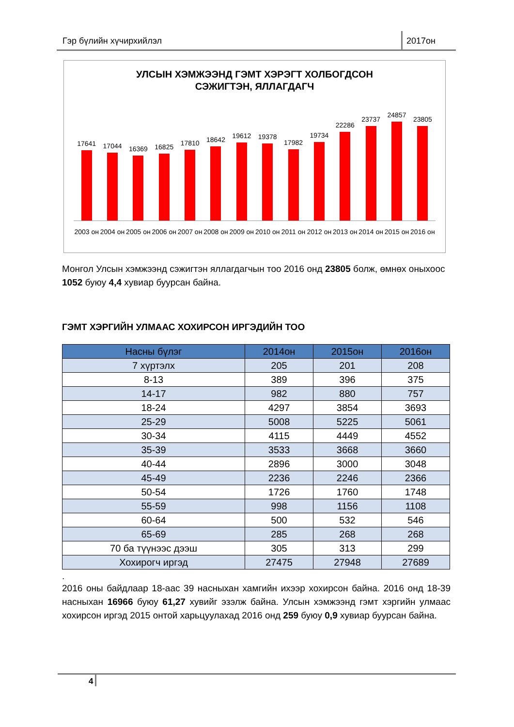Гэр бүлийн хүчирхийлэл 2017он
УЛСЫН ХЭМЖЭЭНД ГЭМТ ХЭРЭГТ ХОЛБОГДСОН
СЭЖИГТЭН, ЯЛЛАГДАГЧ
17641
17044
16369
16825
17810
18642
19612
19378
17982
19734
22286
23737
24857
23805
2003 он
2004 он
2005 он
2006 он
2007 он
2008 он
2009 он
2010 он
2011 он
2012 он
2013 он
2014 он
2015 он
2016 он
Монгол Улсын хэмжээнд сэжигтэн яллагдагчын тоо 2016 онд 23805 болж, өмнөх оныхоос 1052 буюу 4,4 хувиар буурсан байна.
ГЭМТ ХЭРГИЙН УЛМААС ХОХИРСОН ИРГЭДИЙН ТОО
| Насны бүлэг | 2014он | 2015он | 2016он |
| --- | --- | --- | --- |
| 7 хүртэлх | 205 | 201 | 208 |
| 8-13 | 389 | 396 | 375 |
| 14-17 | 982 | 880 | 757 |
| 18-24 | 4297 | 3854 | 3693 |
| 25-29 | 5008 | 5225 | 5061 |
| 30-34 | 4115 | 4449 | 4552 |
| 35-39 | 3533 | 3668 | 3660 |
| 40-44 | 2896 | 3000 | 3048 |
| 45-49 | 2236 | 2246 | 2366 |
| 50-54 | 1726 | 1760 | 1748 |
| 55-59 | 998 | 1156 | 1108 |
| 60-64 | 500 | 532 | 546 |
| 65-69 | 285 | 268 | 268 |
| 70 ба түүнээс дээш | 305 | 313 | 299 |
| Хохирогч иргэд | 27475 | 27948 | 27689 |
.
2016 оны байдлаар 18-аас 39 насныхан хамгийн ихээр хохирсон байна. 2016 онд 18-39 насныхан 16966 буюу 61,27 хувийг эзэлж байна. Улсын хэмжээнд гэмт хэргийн улмаас хохирсон иргэд 2015 онтой харьцуулахад 2016 онд 259 буюу 0,9 хувиар буурсан байна.
4